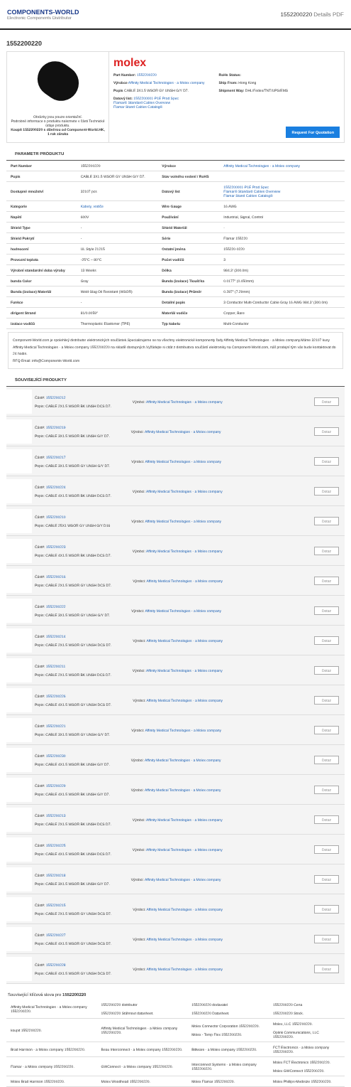COMPONENTS-WORLD
Electronic Components Distributor
1552200220 Details PDF
1552200220
Obrázky jsou pouze orientační.
Podrobné informace o produktu naleznete v části Technické údaje produktu.
Koupit 1552200220 s důvěrou od Component-World.HK, 1 rok záruka
molex
Part Number: 1552200220
Výrobce Affinity Medical Technologies - a Molex company
Popis CABLE 3X1.5 WSOR GY UNSH G/Y D7.
Datový list: 1552200001-P1E Prod Spec
Flamar® Standard Cables Overview
Flamar Stand Cables Catalog®
RoHs Status:
Ship From: Hong Kong
Shipment Way: DHL/Fedex/TNT/UPS/EMS
Request For Quotation
PARAMETR PRODUKTU
| Part Number | 1552200220 | Výrobce | Affinity Medical Technologies - a Molex company |
| Popis | CABLE 3X1.5 WSOR GY UNSH G/Y D7. | Stav volného vedení / RoHS | |
| Dostupné množství | 32107 pcs | Datový list | 1552200001-P1E Prod Spec Flamar® Standard Cables Overview Flamar Stand Cables Catalog® |
| Kategorie | Kabely, vodiče | Wire Gauge | 16 AWG |
| Napětí | 600V | Používání | Industrial, Signal, Control |
| Shield Type | - | Shield Materiál | - |
| Shield Pokrytí | - | Série | Flamar 155220 |
| hodnocení | UL Style 21215 | Ostatní jména | 155220-0220 |
| Provozní teplota | -25°C ~ 80°C | Počet vodičů | 3 |
| Výrobní standardní doba výroby | 13 Weeks | Délka | 984.3' (300.0m) |
| bunda Color | Gray | Bunda (izolace) Tloušťka | 0.0177" (0.450mm) |
| Bunda (izolace) Materiál | Weld-Slag Oil Resistant (WSOR) | Bunda (izolace) Průměr | 0.287" (7.29mm) |
| Funkce | - | Detailní popis | 3 Conductor Multi-Conductor Cable Gray 16 AWG 984.3' (300.0m) |
| dirigent Strand | 81/0.0059" | Materiál vodiče | Copper, Bare |
| izolace vodičů | Thermoplastic Elastomer (TPE) | Typ kabelu | Multi-Conductor |
Component-World.com je spolehlivý distributor elektronických součástek.Specializujeme se na všechny elektronické komponenty řady Affinity Medical Technologies - a Molex company.Máme 32107 kusy Affinity Medical Technologies - a Molex company 1552200220 na skladě dostupných.Vyžádejte si citát z distributora součástí elektroniky na Component-World.com, náš prodejní tým vás bude kontaktovat do 24 hodin.
RFQ Email: info@Components-World.com
SOUVISEJÍCÍ PRODUKTY
Část#: 1552200212
Popis: CABLE 2X1.5 WSOR BK UNSH DCS D7.
Výrobci: Affinity Medical Technologies - a Molex company
Dotaz
Část#: 1552200219
Popis: CABLE 3X1.5 WSOR BK UNSH G/Y D7.
Výrobci: Affinity Medical Technologies - a Molex company
Dotaz
Část#: 1552200217
Popis: CABLE 3X1.5 WSOR GY UNSH G/Y D7.
Výrobci: Affinity Medical Technologies - a Molex company
Dotaz
Část#: 1552200224
Popis: CABLE 4X1.5 WSOR BK UNSH DCS D7.
Výrobci: Affinity Medical Technologies - a Molex company
Dotaz
Část#: 1552200210
Popis: CABLE 25X1 WSOR GY UNSH G/Y D16
Výrobci: Affinity Medical Technologies - a Molex company
Dotaz
Část#: 1552200223
Popis: CABLE 4X1.5 WSOR BK UNSH DCS D7.
Výrobci: Affinity Medical Technologies - a Molex company
Dotaz
Část#: 1552200216
Popis: CABLE 2X1.5 WSOR GY UNSH DCS D7.
Výrobci: Affinity Medical Technologies - a Molex company
Dotaz
Část#: 1552200222
Popis: CABLE 3X1.5 WSOR GY UNSH G/Y D7.
Výrobci: Affinity Medical Technologies - a Molex company
Dotaz
Část#: 1552200214
Popis: CABLE 2X1.5 WSOR GY UNSH DCS D7.
Výrobci: Affinity Medical Technologies - a Molex company
Dotaz
Část#: 1552200211
Popis: CABLE 2X1.5 WSOR BK UNSH DCS D7.
Výrobci: Affinity Medical Technologies - a Molex company
Dotaz
Část#: 1552200226
Popis: CABLE 4X1.5 WSOR GY UNSH DCS D7.
Výrobci: Affinity Medical Technologies - a Molex company
Dotaz
Část#: 1552200221
Popis: CABLE 3X1.5 WSOR GY UNSH G/Y D7.
Výrobci: Affinity Medical Technologies - a Molex company
Dotaz
Část#: 1552200230
Popis: CABLE 4X1.5 WSOR BK UNSH G/Y D7.
Výrobci: Affinity Medical Technologies - a Molex company
Dotaz
Část#: 1552200229
Popis: CABLE 4X1.5 WSOR BK UNSH G/Y D7.
Výrobci: Affinity Medical Technologies - a Molex company
Dotaz
Část#: 1552200213
Popis: CABLE 2X1.5 WSOR BK UNSH DCS D7.
Výrobci: Affinity Medical Technologies - a Molex company
Dotaz
Část#: 1552200225
Popis: CABLE 4X1.5 WSOR BK UNSH DCS D7.
Výrobci: Affinity Medical Technologies - a Molex company
Dotaz
Část#: 1552200218
Popis: CABLE 3X1.5 WSOR BK UNSH G/Y D7.
Výrobci: Affinity Medical Technologies - a Molex company
Dotaz
Část#: 1552200215
Popis: CABLE 2X1.5 WSOR GY UNSH DCS D7.
Výrobci: Affinity Medical Technologies - a Molex company
Dotaz
Část#: 1552200227
Popis: CABLE 4X1.5 WSOR GY UNSH DCS D7.
Výrobci: Affinity Medical Technologies - a Molex company
Dotaz
Část#: 1552200228
Popis: CABLE 4X1.5 WSOR GY UNSH DCS D7.
Výrobci: Affinity Medical Technologies - a Molex company
Dotaz
Související klíčová slova pro 1552200220
| Affinity Medical Technologies - a Molex company 1552200220. | 1552200220 distributor 1552200220 Stáhnout datasheet. | 1552200220 dodavatel 1552200220 Datasheet. | 1552200220 Cena 1552200220 Stock. |
| koupit 1552200220. | Affinity Medical Technologies - a Molex company 1552200220. | Molex Connector Corporation 1552200220. Molex - Temp Flex 1552200220. | Molex, LLC 1552200220. Oplink Communications, LLC 1552200220. |
| Brad Harrison - a Molex company 1552200220. | Beau Interconnect - a Molex company 1552200220. | Bittware - a Molex company 1552200220. | FCT Electronics - a Molex company 1552200220. |
| Flamar - a Molex company 1552200220. | GWConnect - a Molex company 1552200220. | Interconnect Systems - a Molex company 1552200220. | Molex FCT Electronics 1552200220. Molex GWConnect 1552200220. |
| Molex Brad Harrison 1552200220. | Molex Woodhead 1552200220. | Molex Flamar 1552200220. | Molex Phillips-Medisize 1552200220. |